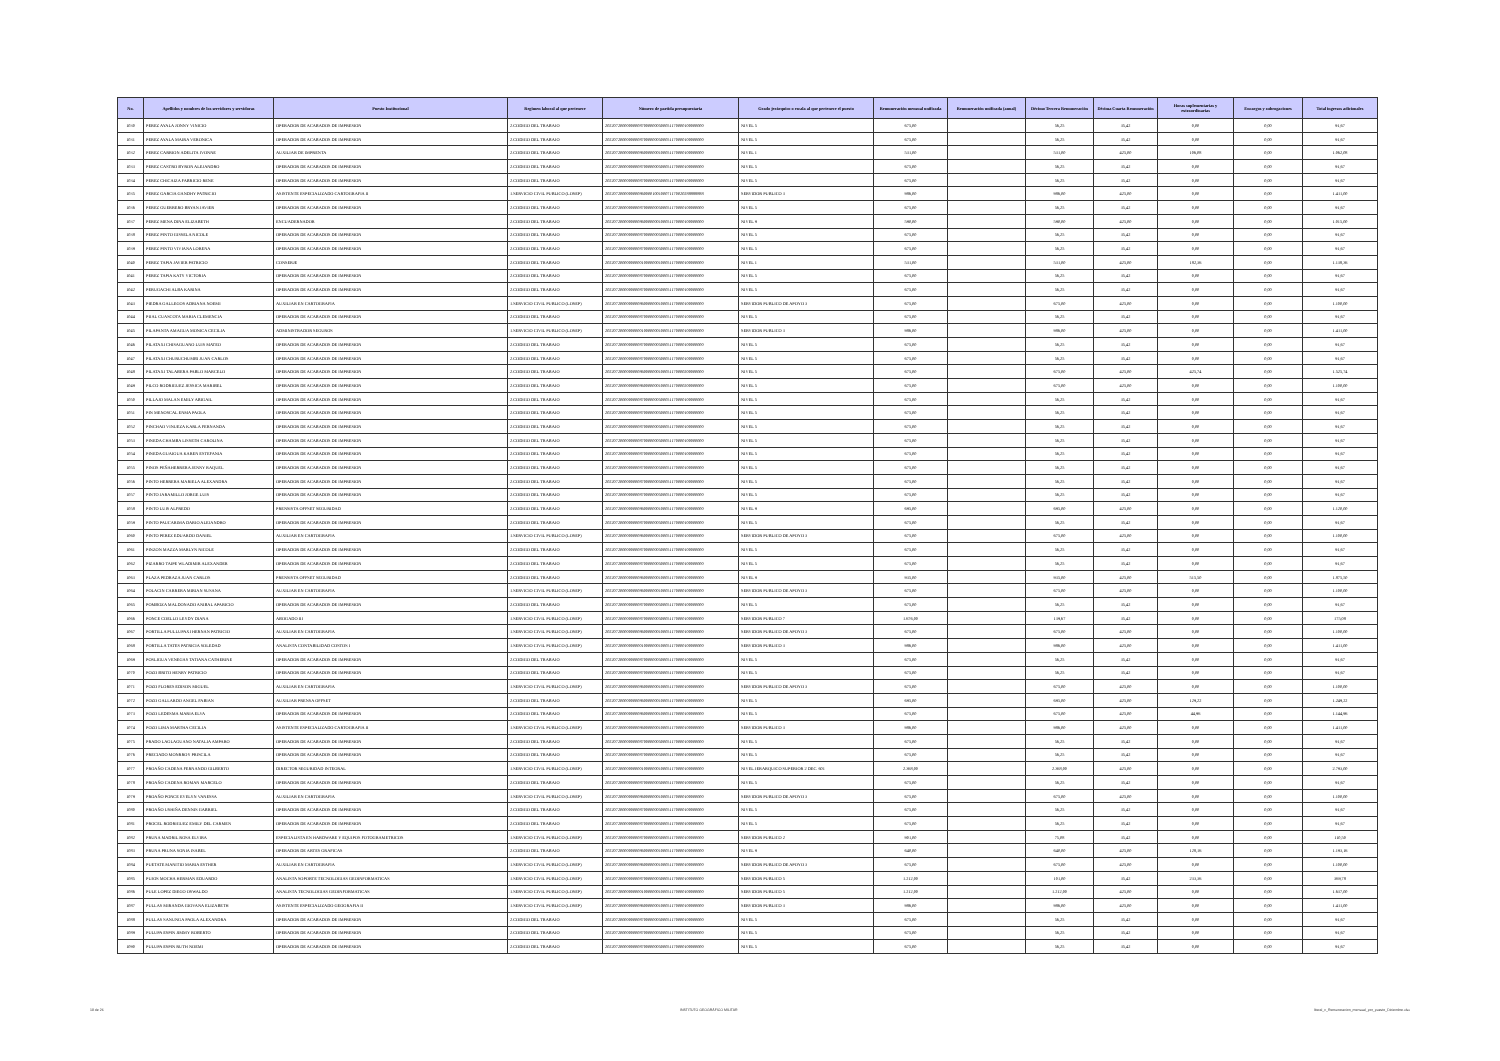| No. | Apellidos y nombres de los servidores y servidoras | Puesto Institucional | Regimen laboral al que pertenece | Número de partida presupuestaria | Grado jerárquico o escala al que pertenece el puesto | Remuneración mensual unificada | Remuneración unificada (anual) | Décimo Tercera Remuneración | Décima Cuarta Remuneración | Horas suplementarias y extraordinarias | Encargos y subrogaciones | Total ingresos adicionales |
| --- | --- | --- | --- | --- | --- | --- | --- | --- | --- | --- | --- | --- |
| 1030 | PEREZ AYALA JONNY VINICIO | OPERADOR DE ACABADOS DE IMPRESION | 2.CODIGO DEL TRABAJO | 2022072000000000870000000500051170000100000000 | NIVEL 5 | 675,00 | | 56,25 | 35,42 | 0,00 | 0,00 | 91,67 |
| 1031 | PEREZ AYALA MAIRA VERONICA | OPERADOR DE ACABADOS DE IMPRESION | 2.CODIGO DEL TRABAJO | 2022072000000000870000000500051170000100000000 | NIVEL 5 | 675,00 | | 56,25 | 35,42 | 0,00 | 0,00 | 91,67 |
| 1032 | PEREZ CARRION ADELITA IVONNE | AUXILIAR DE IMPRENTA | 2.CODIGO DEL TRABAJO | 2022072000000000860000000100051170000100000000 | NIVEL 1 | 531,00 | | 531,00 | 425,00 | 106,08 | 0,00 | 1.062,08 |
| 1033 | PEREZ CASTRO BYRON ALEJANDRO | OPERADOR DE ACABADOS DE IMPRESION | 2.CODIGO DEL TRABAJO | 2022072000000000870000000500051170000100000000 | NIVEL 5 | 675,00 | | 56,25 | 35,42 | 0,00 | 0,00 | 91,67 |
| 1034 | PEREZ CHICAIZA FABRICIO RENE | OPERADOR DE ACABADOS DE IMPRESION | 2.CODIGO DEL TRABAJO | 2022072000000000870000000500051170000100000000 | NIVEL 5 | 675,00 | | 56,25 | 35,42 | 0,00 | 0,00 | 91,67 |
| 1035 | PEREZ GARCIA GANDHY PATRICIO | ASISTENTE ESPECIALIZADO CARTOGRAFIA II | 1.SERVICIO CIVIL PUBLICO (LOSEP) | 2022072000000000860000100100071170020288888888 | SERVIDOR PUBLICO 3 | 986,00 | | 986,00 | 425,00 | 0,00 | 0,00 | 1.411,00 |
| 1036 | PEREZ GUERRERO BRYAN JAVIER | OPERADOR DE ACABADOS DE IMPRESION | 2.CODIGO DEL TRABAJO | 2022072000000000870000000500051170000100000000 | NIVEL 5 | 675,00 | | 56,25 | 35,42 | 0,00 | 0,00 | 91,67 |
| 1037 | PEREZ MENA DINA ELIZABETH | ENCUADERNADOR | 2.CODIGO DEL TRABAJO | 2022072000000000860000000100051170000100000000 | NIVEL 9 | 590,00 | | 590,00 | 425,00 | 0,00 | 0,00 | 1.015,00 |
| 1038 | PEREZ PINTO GISSELA NICOLE | OPERADOR DE ACABADOS DE IMPRESION | 2.CODIGO DEL TRABAJO | 2022072000000000870000000500051170000100000000 | NIVEL 5 | 675,00 | | 56,25 | 35,42 | 0,00 | 0,00 | 91,67 |
| 1039 | PEREZ PINTO VIVIANA LORENA | OPERADOR DE ACABADOS DE IMPRESION | 2.CODIGO DEL TRABAJO | 2022072000000000870000000500051170000100000000 | NIVEL 5 | 675,00 | | 56,25 | 35,42 | 0,00 | 0,00 | 91,67 |
| 1040 | PEREZ TAPIA JAVIER PATRICIO | CONSERJE | 2.CODIGO DEL TRABAJO | 2022072000000000010000000100051170000100000000 | NIVEL 1 | 531,00 | | 531,00 | 425,00 | 182,36 | 0,00 | 1.138,36 |
| 1041 | PEREZ TAPIA KATY VICTORIA | OPERADOR DE ACABADOS DE IMPRESION | 2.CODIGO DEL TRABAJO | 2022072000000000870000000500051170000100000000 | NIVEL 5 | 675,00 | | 56,25 | 35,42 | 0,00 | 0,00 | 91,67 |
| 1042 | PERUGACHI ALBA KARINA | OPERADOR DE ACABADOS DE IMPRESION | 2.CODIGO DEL TRABAJO | 2022072000000000870000000500051170000100000000 | NIVEL 5 | 675,00 | | 56,25 | 35,42 | 0,00 | 0,00 | 91,67 |
| 1043 | PIEDRA GALLEGOS ADRIANA NOEMI | AUXILIAR EN CARTOGRAFIA | 1.SERVICIO CIVIL PUBLICO (LOSEP) | 2022072000000000860000000100051170000100000000 | SERVIDOR PUBLICO DE APOYO 3 | 675,00 | | 675,00 | 425,00 | 0,00 | 0,00 | 1.100,00 |
| 1044 | PIJAL CUASCOTA MARIA CLEMENCIA | OPERADOR DE ACABADOS DE IMPRESION | 2.CODIGO DEL TRABAJO | 2022072000000000870000000500051170000100000000 | NIVEL 5 | 675,00 | | 56,25 | 35,42 | 0,00 | 0,00 | 91,67 |
| 1045 | PILAPANTA AMAGUA MONICA CECILIA | ADMINISTRADOR SEGUROS | 1.SERVICIO CIVIL PUBLICO (LOSEP) | 2022072000000000010000000100051170000100000000 | SERVIDOR PUBLICO 3 | 986,00 | | 986,00 | 425,00 | 0,00 | 0,00 | 1.411,00 |
| 1046 | PILATAXI CHISAGUANO LUIS MATEO | OPERADOR DE ACABADOS DE IMPRESION | 2.CODIGO DEL TRABAJO | 2022072000000000870000000500051170000100000000 | NIVEL 5 | 675,00 | | 56,25 | 35,42 | 0,00 | 0,00 | 91,67 |
| 1047 | PILATAXI CHURUCHUMBI JUAN CARLOS | OPERADOR DE ACABADOS DE IMPRESION | 2.CODIGO DEL TRABAJO | 2022072000000000870000000500051170000100000000 | NIVEL 5 | 675,00 | | 56,25 | 35,42 | 0,00 | 0,00 | 91,67 |
| 1048 | PILATAXI TALABERA PABLO MARCELO | OPERADOR DE ACABADOS DE IMPRESION | 2.CODIGO DEL TRABAJO | 2022072000000000860000000100051170000200000000 | NIVEL 5 | 675,00 | | 675,00 | 425,00 | 425,74 | 0,00 | 1.525,74 |
| 1049 | PILCO RODRIGUEZ JESSICA MARIBEL | OPERADOR DE ACABADOS DE IMPRESION | 2.CODIGO DEL TRABAJO | 2022072000000000860000000100051170000200000000 | NIVEL 5 | 675,00 | | 675,00 | 425,00 | 0,00 | 0,00 | 1.100,00 |
| 1050 | PILLAJO MALAN EMILY ABIGAIL | OPERADOR DE ACABADOS DE IMPRESION | 2.CODIGO DEL TRABAJO | 2022072000000000870000000500051170000100000000 | NIVEL 5 | 675,00 | | 56,25 | 35,42 | 0,00 | 0,00 | 91,67 |
| 1051 | PIN MENOSCAL ENMA PAOLA | OPERADOR DE ACABADOS DE IMPRESION | 2.CODIGO DEL TRABAJO | 2022072000000000870000000500051170000100000000 | NIVEL 5 | 675,00 | | 56,25 | 35,42 | 0,00 | 0,00 | 91,67 |
| 1052 | PINCHAO VINUEZA KARLA FERNANDA | OPERADOR DE ACABADOS DE IMPRESION | 2.CODIGO DEL TRABAJO | 2022072000000000870000000500051170000100000000 | NIVEL 5 | 675,00 | | 56,25 | 35,42 | 0,00 | 0,00 | 91,67 |
| 1053 | PINEDA CHAMBA LISSETH CAROLINA | OPERADOR DE ACABADOS DE IMPRESION | 2.CODIGO DEL TRABAJO | 2022072000000000870000000500051170000100000000 | NIVEL 5 | 675,00 | | 56,25 | 35,42 | 0,00 | 0,00 | 91,67 |
| 1054 | PINEDA GUAIGUA KAREN ESTEFANIA | OPERADOR DE ACABADOS DE IMPRESION | 2.CODIGO DEL TRABAJO | 2022072000000000870000000500051170000100000000 | NIVEL 5 | 675,00 | | 56,25 | 35,42 | 0,00 | 0,00 | 91,67 |
| 1055 | PINOS PEÑAHERRERA JENNY RAQUEL | OPERADOR DE ACABADOS DE IMPRESION | 2.CODIGO DEL TRABAJO | 2022072000000000870000000500051170000100000000 | NIVEL 5 | 675,00 | | 56,25 | 35,42 | 0,00 | 0,00 | 91,67 |
| 1056 | PINTO HERRERA MARIELA ALEXANDRA | OPERADOR DE ACABADOS DE IMPRESION | 2.CODIGO DEL TRABAJO | 2022072000000000870000000500051170000100000000 | NIVEL 5 | 675,00 | | 56,25 | 35,42 | 0,00 | 0,00 | 91,67 |
| 1057 | PINTO JARAMILLO JORGE LUIS | OPERADOR DE ACABADOS DE IMPRESION | 2.CODIGO DEL TRABAJO | 2022072000000000870000000500051170000100000000 | NIVEL 5 | 675,00 | | 56,25 | 35,42 | 0,00 | 0,00 | 91,67 |
| 1058 | PINTO LUIS ALFREDO | PRENSISTA OFFSET SEGURIDAD | 2.CODIGO DEL TRABAJO | 2022072000000000860000000100051170000100000000 | NIVEL 9 | 695,00 | | 695,00 | 425,00 | 0,00 | 0,00 | 1.120,00 |
| 1059 | PINTO PAUCARIMA DARIO ALEJANDRO | OPERADOR DE ACABADOS DE IMPRESION | 2.CODIGO DEL TRABAJO | 2022072000000000870000000500051170000100000000 | NIVEL 5 | 675,00 | | 56,25 | 35,42 | 0,00 | 0,00 | 91,67 |
| 1060 | PINTO PEREZ EDUARDO DANIEL | AUXILIAR EN CARTOGRAFIA | 1.SERVICIO CIVIL PUBLICO (LOSEP) | 2022072000000000860000000100051170000100000000 | SERVIDOR PUBLICO DE APOYO 3 | 675,00 | | 675,00 | 425,00 | 0,00 | 0,00 | 1.100,00 |
| 1061 | PINZON MAZZA MARLYN NICOLE | OPERADOR DE ACABADOS DE IMPRESION | 2.CODIGO DEL TRABAJO | 2022072000000000870000000500051170000100000000 | NIVEL 5 | 675,00 | | 56,25 | 35,42 | 0,00 | 0,00 | 91,67 |
| 1062 | PIZARRO TAIPE WLADIMIR ALEXANDER | OPERADOR DE ACABADOS DE IMPRESION | 2.CODIGO DEL TRABAJO | 2022072000000000870000000500051170000100000000 | NIVEL 5 | 675,00 | | 56,25 | 35,42 | 0,00 | 0,00 | 91,67 |
| 1063 | PLAZA PEDRAZA JUAN CARLOS | PRENSISTA OFFSET SEGURIDAD | 2.CODIGO DEL TRABAJO | 2022072000000000860000000100051170000100000000 | NIVEL 9 | 935,00 | | 935,00 | 425,00 | 515,50 | 0,00 | 1.875,50 |
| 1064 | POLACIN CARRERA MIRIAN SUSANA | AUXILIAR EN CARTOGRAFIA | 1.SERVICIO CIVIL PUBLICO (LOSEP) | 2022072000000000860000000100051170000100000000 | SERVIDOR PUBLICO DE APOYO 3 | 675,00 | | 675,00 | 425,00 | 0,00 | 0,00 | 1.100,00 |
| 1065 | POMBOZA MALDONADO ANIBAL APARICIO | OPERADOR DE ACABADOS DE IMPRESION | 2.CODIGO DEL TRABAJO | 2022072000000000870000000500051170000100000000 | NIVEL 5 | 675,00 | | 56,25 | 35,42 | 0,00 | 0,00 | 91,67 |
| 1066 | PONCE COELLO LEYDY DIANA | ABOGADO III | 1.SERVICIO CIVIL PUBLICO (LOSEP) | 2022072000000000870000000500051170000100000000 | SERVIDOR PUBLICO 7 | 1.676,00 | | 139,67 | 35,42 | 0,00 | 0,00 | 175,08 |
| 1067 | PORTILLA PULLUPAXI HERNAN PATRICIO | AUXILIAR EN CARTOGRAFIA | 1.SERVICIO CIVIL PUBLICO (LOSEP) | 2022072000000000860000000100051170000100000000 | SERVIDOR PUBLICO DE APOYO 3 | 675,00 | | 675,00 | 425,00 | 0,00 | 0,00 | 1.100,00 |
| 1068 | PORTILLA TATES PATRICIA SOLEDAD | ANALISTA CONTABILIDAD COSTOS I | 1.SERVICIO CIVIL PUBLICO (LOSEP) | 2022072000000000010000000100051170000100000000 | SERVIDOR PUBLICO 3 | 986,00 | | 986,00 | 425,00 | 0,00 | 0,00 | 1.411,00 |
| 1069 | POSLIGUA VENEGAS TATIANA CATHERINE | OPERADOR DE ACABADOS DE IMPRESION | 2.CODIGO DEL TRABAJO | 2022072000000000870000000500051170000100000000 | NIVEL 5 | 675,00 | | 56,25 | 35,42 | 0,00 | 0,00 | 91,67 |
| 1070 | POZO BRITO HENRY PATRICIO | OPERADOR DE ACABADOS DE IMPRESION | 2.CODIGO DEL TRABAJO | 2022072000000000870000000500051170000100000000 | NIVEL 5 | 675,00 | | 56,25 | 35,42 | 0,00 | 0,00 | 91,67 |
| 1071 | POZO FLORES EDISON MIGUEL | AUXILIAR EN CARTOGRAFIA | 1.SERVICIO CIVIL PUBLICO (LOSEP) | 2022072000000000860000000100051170000100000000 | SERVIDOR PUBLICO DE APOYO 3 | 675,00 | | 675,00 | 425,00 | 0,00 | 0,00 | 1.100,00 |
| 1072 | POZO GALLARDO ANGEL FABIAN | AUXILIAR PRENSA OFFSET | 2.CODIGO DEL TRABAJO | 2022072000000000860000000100051170000100000000 | NIVEL 5 | 695,00 | | 695,00 | 425,00 | 129,22 | 0,00 | 1.249,22 |
| 1073 | POZO LEDESMA MARIA ELVA | OPERADOR DE ACABADOS DE IMPRESION | 2.CODIGO DEL TRABAJO | 2022072000000000860000000100051170000100000000 | NIVEL 5 | 675,00 | | 675,00 | 425,00 | 44,96 | 0,00 | 1.144,96 |
| 1074 | POZO LIMA MARTHA CECILIA | ASISTENTE ESPECIALIZADO CARTOGRAFIA II | 1.SERVICIO CIVIL PUBLICO (LOSEP) | 2022072000000000860000000100051170000100000000 | SERVIDOR PUBLICO 3 | 986,00 | | 986,00 | 425,00 | 0,00 | 0,00 | 1.411,00 |
| 1075 | PRADO LAGLAGUANO NATALIA AMPARO | OPERADOR DE ACABADOS DE IMPRESION | 2.CODIGO DEL TRABAJO | 2022072000000000870000000500051170000100000000 | NIVEL 5 | 675,00 | | 56,25 | 35,42 | 0,00 | 0,00 | 91,67 |
| 1076 | PRECIADO MONRROY PRISCILA | OPERADOR DE ACABADOS DE IMPRESION | 2.CODIGO DEL TRABAJO | 2022072000000000870000000500051170000100000000 | NIVEL 5 | 675,00 | | 56,25 | 35,42 | 0,00 | 0,00 | 91,67 |
| 1077 | PROAÑO CADENA FERNANDO GILBERTO | DIRECTOR SEGURIDAD INTEGRAL | 1.SERVICIO CIVIL PUBLICO (LOSEP) | 2022072000000000010000000100051170000100000000 | NIVEL JERARQUICO SUPERIOR 2 DEC. 601 | 2.368,00 | | 2.368,00 | 425,00 | 0,00 | 0,00 | 2.793,00 |
| 1078 | PROAÑO CADENA ROMAN MARCELO | OPERADOR DE ACABADOS DE IMPRESION | 2.CODIGO DEL TRABAJO | 2022072000000000870000000500051170000100000000 | NIVEL 5 | 675,00 | | 56,25 | 35,42 | 0,00 | 0,00 | 91,67 |
| 1079 | PROAÑO PONCE EVELYN VANESSA | AUXILIAR EN CARTOGRAFIA | 1.SERVICIO CIVIL PUBLICO (LOSEP) | 2022072000000000860000000100051170000100000000 | SERVIDOR PUBLICO DE APOYO 3 | 675,00 | | 675,00 | 425,00 | 0,00 | 0,00 | 1.100,00 |
| 1080 | PROAÑO USHIÑA DENNIS GABRIEL | OPERADOR DE ACABADOS DE IMPRESION | 2.CODIGO DEL TRABAJO | 2022072000000000870000000500051170000100000000 | NIVEL 5 | 675,00 | | 56,25 | 35,42 | 0,00 | 0,00 | 91,67 |
| 1081 | PROCEL RODRIGUEZ EMILY DEL CARMEN | OPERADOR DE ACABADOS DE IMPRESION | 2.CODIGO DEL TRABAJO | 2022072000000000870000000500051170000100000000 | NIVEL 5 | 675,00 | | 56,25 | 35,42 | 0,00 | 0,00 | 91,67 |
| 1082 | PRUNA MADRIL ROSA ELVIRA | ESPECIALISTA EN HARDWARE Y EQUIPOS FOTOGRAMETRICOS | 1.SERVICIO CIVIL PUBLICO (LOSEP) | 2022072000000000870000000500051170000100000000 | SERVIDOR PUBLICO 2 | 901,00 | | 75,08 | 35,42 | 0,00 | 0,00 | 110,50 |
| 1083 | PRUNA PRUNA SONIA ISABEL | OPERADOR DE ARTES GRAFICAS | 2.CODIGO DEL TRABAJO | 2022072000000000860000000100051170000100000000 | NIVEL 9 | 640,00 | | 640,00 | 425,00 | 128,16 | 0,00 | 1.193,16 |
| 1084 | PUETATE MANITIO MARIA ESTHER | AUXILIAR EN CARTOGRAFIA | 1.SERVICIO CIVIL PUBLICO (LOSEP) | 2022072000000000860000000100051170000100000000 | SERVIDOR PUBLICO DE APOYO 3 | 675,00 | | 675,00 | 425,00 | 0,00 | 0,00 | 1.100,00 |
| 1085 | PUJOS MOCHA HERMAN EDUARDO | ANALISTA SOPORTE TECNOLOGIAS GEOINFORMATICAS | 1.SERVICIO CIVIL PUBLICO (LOSEP) | 2022072000000000870000000500051170000100000000 | SERVIDOR PUBLICO 5 | 1.212,00 | | 101,00 | 35,42 | 233,36 | 0,00 | 369,78 |
| 1086 | PULE LOPEZ DIEGO OSWALDO | ANALISTA TECNOLOGIAS GEOINFORMATICAS | 1.SERVICIO CIVIL PUBLICO (LOSEP) | 2022072000000000010000000100051170000100000000 | SERVIDOR PUBLICO 5 | 1.212,00 | | 1.212,00 | 425,00 | 0,00 | 0,00 | 1.637,00 |
| 1087 | PULLAS MIRANDA GIOVANA ELIZABETH | ASISTENTE ESPECIALIZADO GEOGRAFIA II | 1.SERVICIO CIVIL PUBLICO (LOSEP) | 2022072000000000860000000100051170000100000000 | SERVIDOR PUBLICO 3 | 986,00 | | 986,00 | 425,00 | 0,00 | 0,00 | 1.411,00 |
| 1088 | PULLAS SANUNGA PAOLA ALEXANDRA | OPERADOR DE ACABADOS DE IMPRESION | 2.CODIGO DEL TRABAJO | 2022072000000000870000000500051170000100000000 | NIVEL 5 | 675,00 | | 56,25 | 35,42 | 0,00 | 0,00 | 91,67 |
| 1089 | PULUPA ESPIN JIMMY ROBERTO | OPERADOR DE ACABADOS DE IMPRESION | 2.CODIGO DEL TRABAJO | 2022072000000000870000000500051170000100000000 | NIVEL 5 | 675,00 | | 56,25 | 35,42 | 0,00 | 0,00 | 91,67 |
| 1090 | PULUPA ESPIN RUTH NOEMI | OPERADOR DE ACABADOS DE IMPRESION | 2.CODIGO DEL TRABAJO | 2022072000000000870000000500051170000100000000 | NIVEL 5 | 675,00 | | 56,25 | 35,42 | 0,00 | 0,00 | 91,67 |
18 de 26 INSTITUTO GEOGRÁFICO MILITAR literal_c_Remuneracion_mensual_por_puesto_Diciembre.xlsx